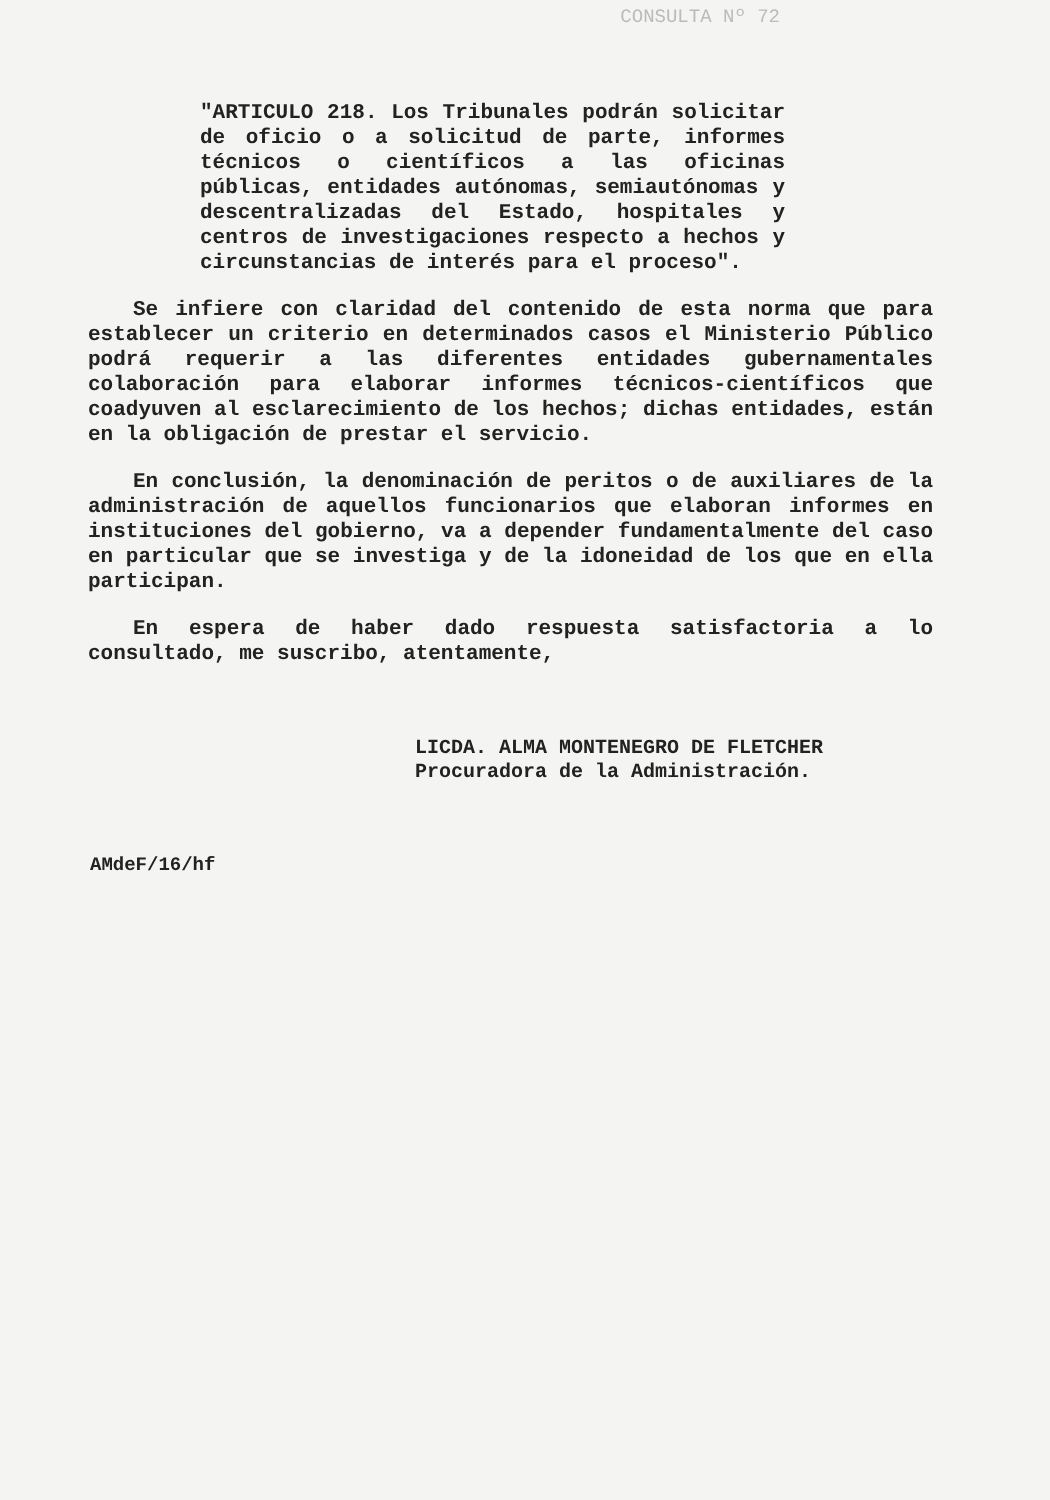CONSULTA Nº 72
"ARTICULO 218. Los Tribunales podrán solicitar de oficio o a solicitud de parte, informes técnicos o científicos a las oficinas públicas, entidades autónomas, semiautónomas y descentralizadas del Estado, hospitales y centros de investigaciones respecto a hechos y circunstancias de interés para el proceso".
Se infiere con claridad del contenido de esta norma que para establecer un criterio en determinados casos el Ministerio Público podrá requerir a las diferentes entidades gubernamentales colaboración para elaborar informes técnicos-científicos que coadyuven al esclarecimiento de los hechos; dichas entidades, están en la obligación de prestar el servicio.
En conclusión, la denominación de peritos o de auxiliares de la administración de aquellos funcionarios que elaboran informes en instituciones del gobierno, va a depender fundamentalmente del caso en particular que se investiga y de la idoneidad de los que en ella participan.
En espera de haber dado respuesta satisfactoria a lo consultado, me suscribo, atentamente,
LICDA. ALMA MONTENEGRO DE FLETCHER
Procuradora de la Administración.
AMdeF/16/hf